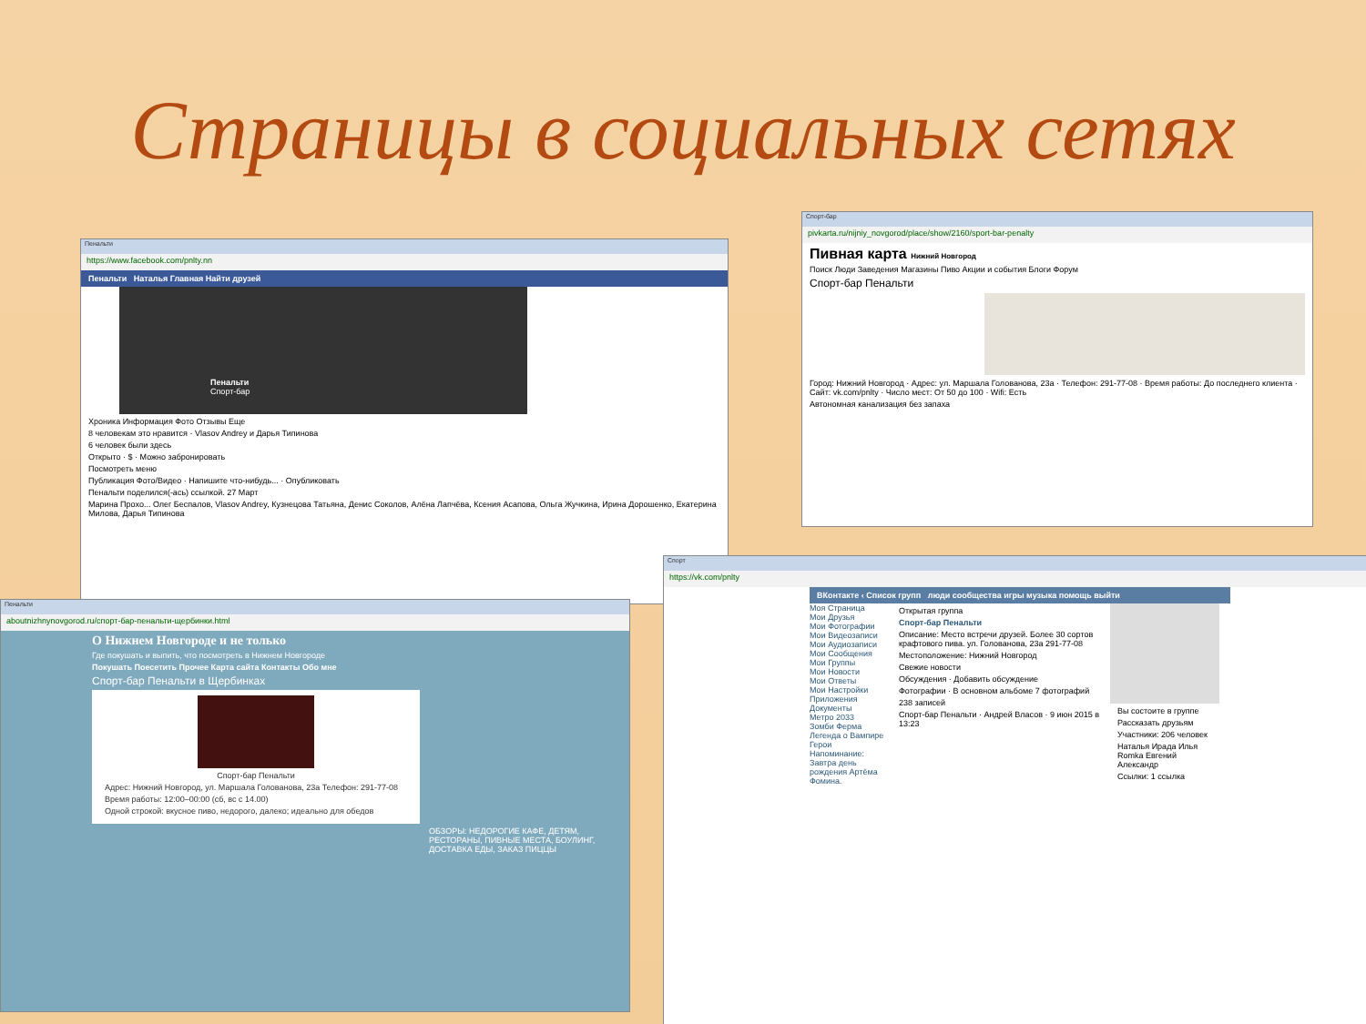Страницы в социальных сетях
Пенальти
https://www.facebook.com/pnlty.nn
Пенальти Наталья Главная Найти друзей
Пенальти
Спорт-бар
Хроника Информация Фото Отзывы Еще
8 человекам это нравится · Vlasov Andrey и Дарья Типинова
6 человек были здесь
Открыто · $ · Можно забронировать
Посмотреть меню
Публикация Фото/Видео · Напишите что-нибудь... · Опубликовать
Пенальти поделился(-ась) ссылкой. 27 Март
Марина Прохо... Олег Беспалов, Vlasov Andrey, Кузнецова Татьяна, Денис Соколов, Алёна Лапчёва, Ксения Асапова, Ольга Жучкина, Ирина Дорошенко, Екатерина Милова, Дарья Типинова
Спорт-бар
pivkarta.ru/nijniy_novgorod/place/show/2160/sport-bar-penalty
Пивная карта Нижний Новгород
Поиск Люди Заведения Магазины Пиво Акции и события Блоги Форум
Спорт-бар Пенальти
Город: Нижний Новгород · Адрес: ул. Маршала Голованова, 23а · Телефон: 291-77-08 · Время работы: До последнего клиента · Сайт: vk.com/pnlty · Число мест: От 50 до 100 · Wifi: Есть
Автономная канализация без запаха
Пенальти
aboutnizhnynovgorod.ru/спорт-бар-пенальти-щербинки.html
О Нижнем Новгороде и не только
Где покушать и выпить, что посмотреть в Нижнем Новгороде
Покушать Поесетить Прочее Карта сайта Контакты Обо мне
Спорт-бар Пенальти в Щербинках
Спорт-бар Пенальти
Адрес: Нижний Новгород, ул. Маршала Голованова, 23а Телефон: 291-77-08
Время работы: 12:00–00:00 (сб, вс с 14.00)
Одной строкой: вкусное пиво, недорого, далеко; идеально для обедов
ОБЗОРЫ: НЕДОРОГИЕ КАФЕ, ДЕТЯМ, РЕСТОРАНЫ, ПИВНЫЕ МЕСТА, БОУЛИНГ, ДОСТАВКА ЕДЫ, ЗАКАЗ ПИЦЦЫ
Спорт
https://vk.com/pnlty
ВКонтакте ‹ Список групп люди сообщества игры музыка помощь выйти
Моя Страница
Мои Друзья
Мои Фотографии
Мои Видеозаписи
Мои Аудиозаписи
Мои Сообщения
Мои Группы
Мои Новости
Мои Ответы
Мои Настройки
Приложения
Документы
Метро 2033
Зомби Ферма
Легенда о Вампире
Герои
Напоминание: Завтра день рождения Артёма Фомина.
Открытая группа
Спорт-бар Пенальти
Описание: Место встречи друзей. Более 30 сортов крафтового пива. ул. Голованова, 23а 291-77-08
Местоположение: Нижний Новгород
Свежие новости
Обсуждения · Добавить обсуждение
Фотографии · В основном альбоме 7 фотографий
238 записей
Спорт-бар Пенальти · Андрей Власов · 9 июн 2015 в 13:23
Вы состоите в группе
Рассказать друзьям
Участники: 206 человек
Наталья Ирада Илья Romka Евгений Александр
Ссылки: 1 ссылка